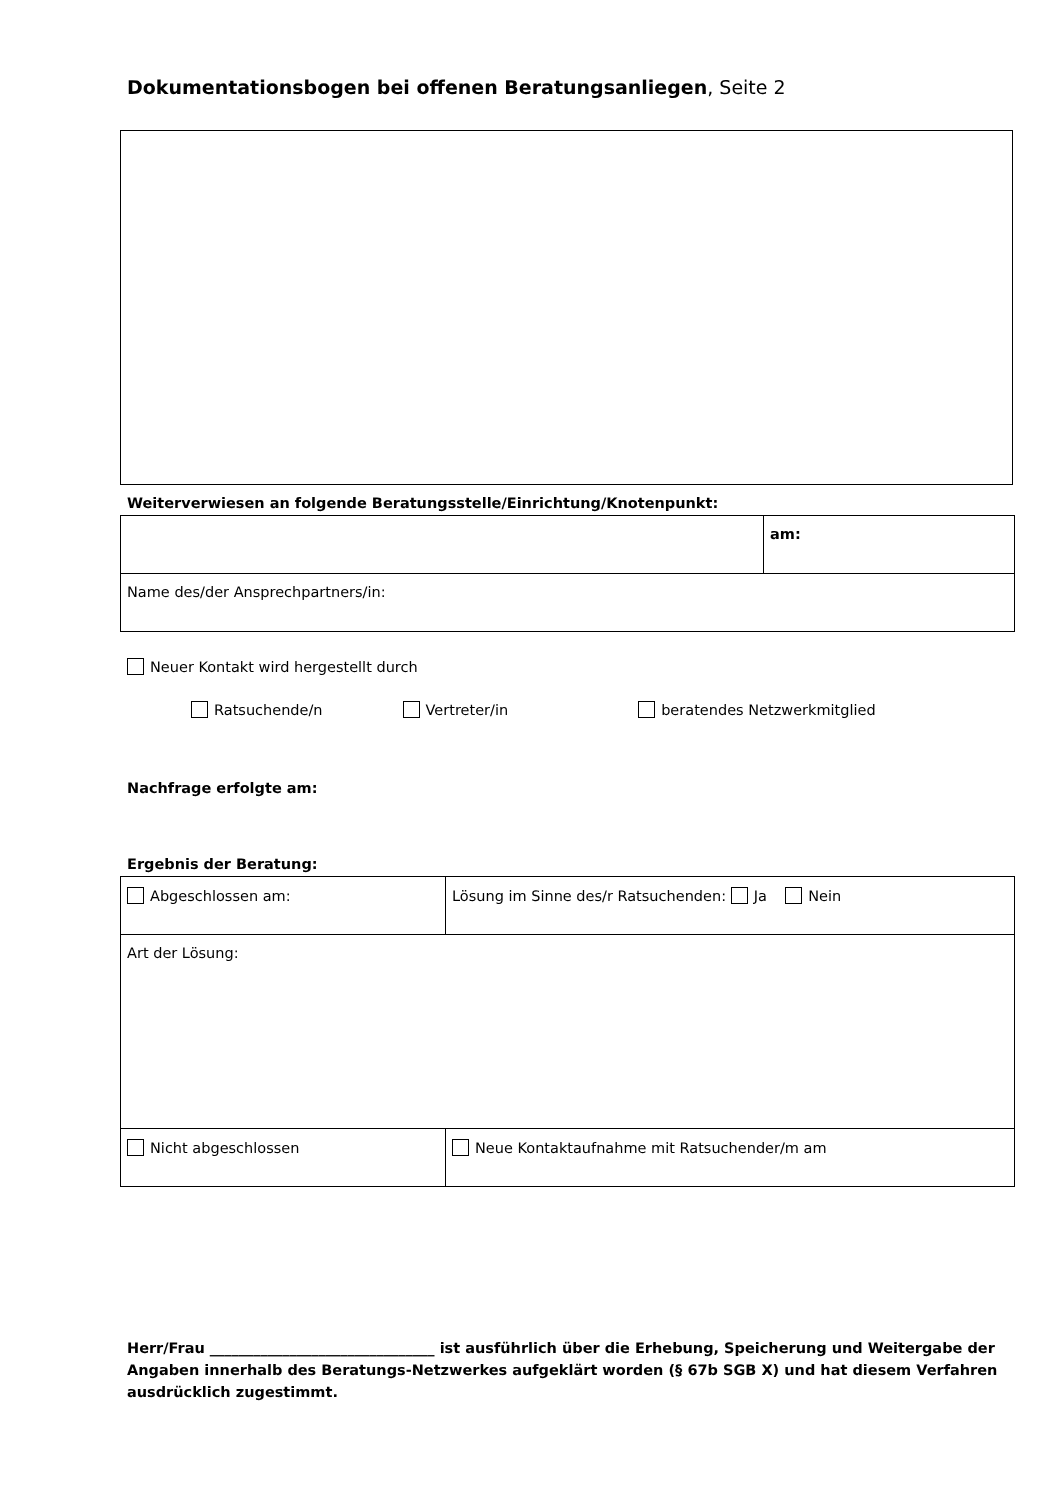Dokumentationsbogen bei offenen Beratungsanliegen, Seite 2
Weiterverwiesen an folgende Beratungsstelle/Einrichtung/Knotenpunkt:
| | am: |
| Name des/der Ansprechpartners/in: | |
Neuer Kontakt wird hergestellt durch
Ratsuchende/n Vertreter/in beratendes Netzwerkmitglied
Nachfrage erfolgte am:
Ergebnis der Beratung:
| Abgeschlossen am: | Lösung im Sinne des/r Ratsuchenden: Ja Nein |
| Art der Lösung: | |
| Nicht abgeschlossen | Neue Kontaktaufnahme mit Ratsuchender/m am |
Herr/Frau _______________________________ ist ausführlich über die Erhebung, Speicherung und Weitergabe der Angaben innerhalb des Beratungs-Netzwerkes aufgeklärt worden (§ 67b SGB X) und hat diesem Verfahren ausdrücklich zugestimmt.